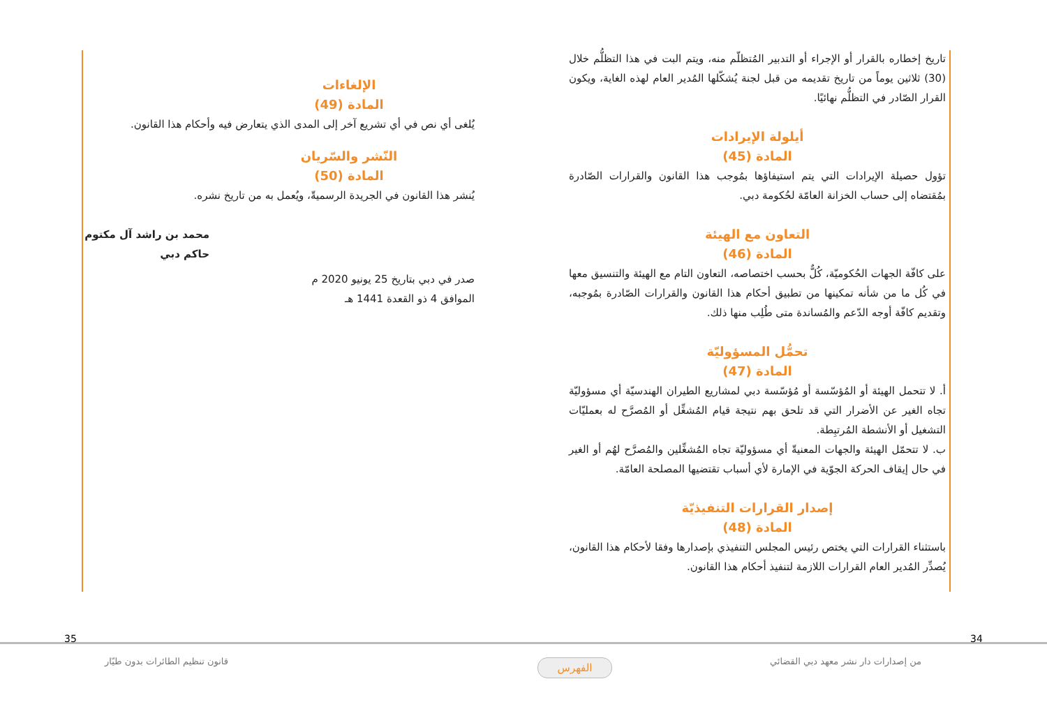تاريخ إخطاره بالقرار أو الإجراء أو التدبير المُتظلّم منه، ويتم البت في هذا التظلُّم خلال (30) ثلاثين يوماً من تاريخ تقديمه من قبل لجنة يُشكّلها المُدير العام لهذه الغاية، ويكون القرار الصّادر في التظلُّم نهائيًا.
أيلولة الإيرادات
المادة (45)
تؤول حصيلة الإيرادات التي يتم استيفاؤها بمُوجب هذا القانون والقرارات الصّادرة بمُقتضاه إلى حساب الخزانة العامّة لحُكومة دبي.
التعاون مع الهيئة
المادة (46)
على كافّة الجهات الحُكوميّة، كُلٌّ بحسب اختصاصه، التعاون التام مع الهيئة والتنسيق معها في كُل ما من شأنه تمكينها من تطبيق أحكام هذا القانون والقرارات الصّادرة بمُوجبه، وتقديم كافّة أوجه الدّعم والمُساندة متى طُلِب منها ذلك.
تحمُّل المسؤوليّة
المادة (47)
أ. لا تتحمل الهيئة أو المُؤسّسة أو مُؤسّسة دبي لمشاريع الطيران الهندسيّة أي مسؤوليّة تجاه الغير عن الأضرار التي قد تلحق بهم نتيجة قيام المُشغِّل أو المُصرَّح له بعمليّات التشغيل أو الأنشطة المُرتبِطة.
ب. لا تتحمّل الهيئة والجهات المعنيةّ أي مسؤوليّة تجاه المُشغِّلين والمُصرَّح لهُم أو الغير في حال إيقاف الحركة الجوّية في الإمارة لأي أسباب تقتضيها المصلحة العامّة.
إصدار القرارات التنفيذيّة
المادة (48)
باستثناء القرارات التي يختص رئيس المجلس التنفيذي بإصدارها وفقا لأحكام هذا القانون، يُصدِّر المُدير العام القرارات اللازمة لتنفيذ أحكام هذا القانون.
الإلغاءات
المادة (49)
يُلغى أي نص في أي تشريع آخر إلى المدى الذي يتعارض فيه وأحكام هذا القانون.
النّشر والسّريان
المادة (50)
يُنشر هذا القانون في الجريدة الرسميةّ، ويُعمل به من تاريخ نشره.
محمد بن راشد آل مكتوم
حاكم دبي
صدر في دبي بتاريخ 25 يونيو 2020 م
الموافق 4 ذو القعدة 1441 هـ
34
35
من إصدارات دار نشر معهد دبي القضائي
قانون تنظيم الطائرات بدون طيّار
الفهرس